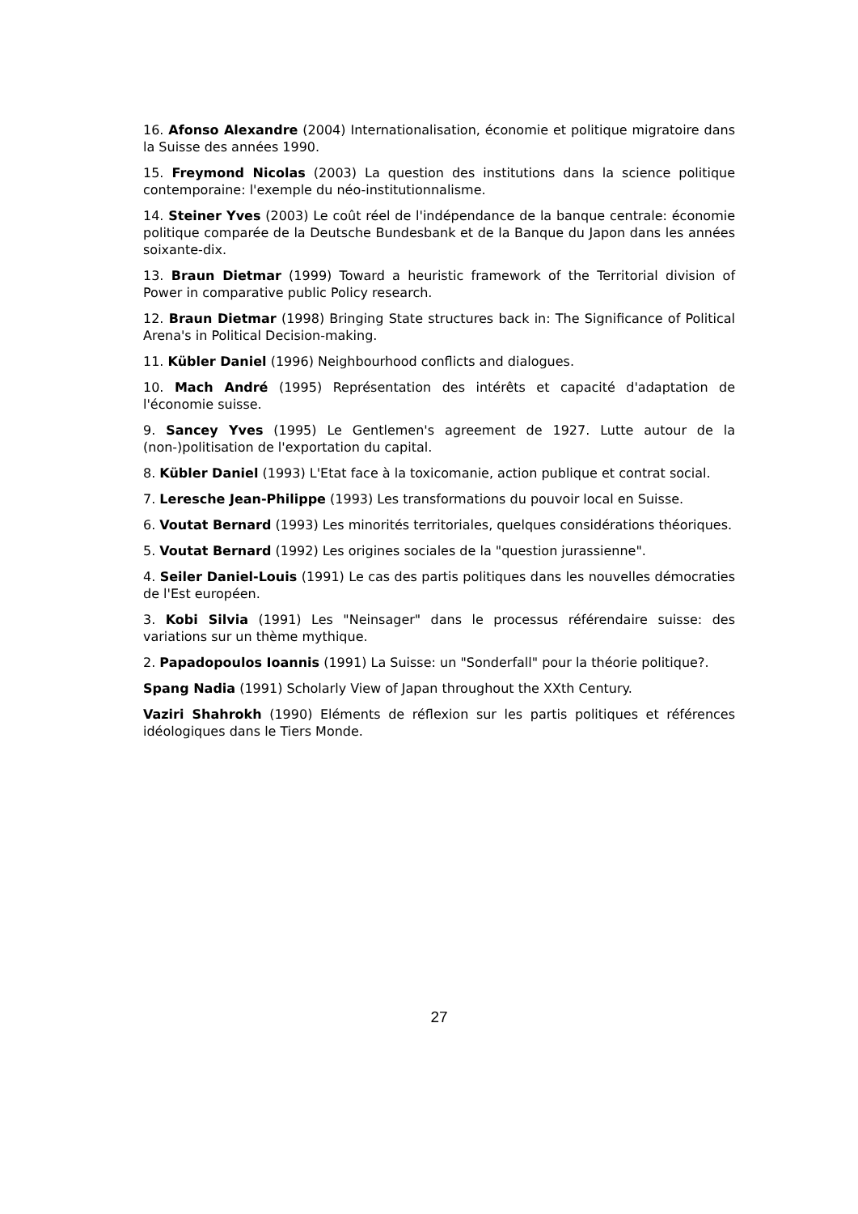16. Afonso Alexandre (2004) Internationalisation, économie et politique migratoire dans la Suisse des années 1990.
15. Freymond Nicolas (2003) La question des institutions dans la science politique contemporaine: l'exemple du néo-institutionnalisme.
14. Steiner Yves (2003) Le coût réel de l'indépendance de la banque centrale: économie politique comparée de la Deutsche Bundesbank et de la Banque du Japon dans les années soixante-dix.
13. Braun Dietmar (1999) Toward a heuristic framework of the Territorial division of Power in comparative public Policy research.
12. Braun Dietmar (1998) Bringing State structures back in: The Significance of Political Arena's in Political Decision-making.
11. Kübler Daniel (1996) Neighbourhood conflicts and dialogues.
10. Mach André (1995) Représentation des intérêts et capacité d'adaptation de l'économie suisse.
9. Sancey Yves (1995) Le Gentlemen's agreement de 1927. Lutte autour de la (non-)politisation de l'exportation du capital.
8. Kübler Daniel (1993) L'Etat face à la toxicomanie, action publique et contrat social.
7. Leresche Jean-Philippe (1993) Les transformations du pouvoir local en Suisse.
6. Voutat Bernard (1993) Les minorités territoriales, quelques considérations théoriques.
5. Voutat Bernard (1992) Les origines sociales de la "question jurassienne".
4. Seiler Daniel-Louis (1991) Le cas des partis politiques dans les nouvelles démocraties de l'Est européen.
3. Kobi Silvia (1991) Les "Neinsager" dans le processus référendaire suisse: des variations sur un thème mythique.
2. Papadopoulos Ioannis (1991) La Suisse: un "Sonderfall" pour la théorie politique?.
Spang Nadia (1991) Scholarly View of Japan throughout the XXth Century.
Vaziri Shahrokh (1990) Eléments de réflexion sur les partis politiques et références idéologiques dans le Tiers Monde.
27